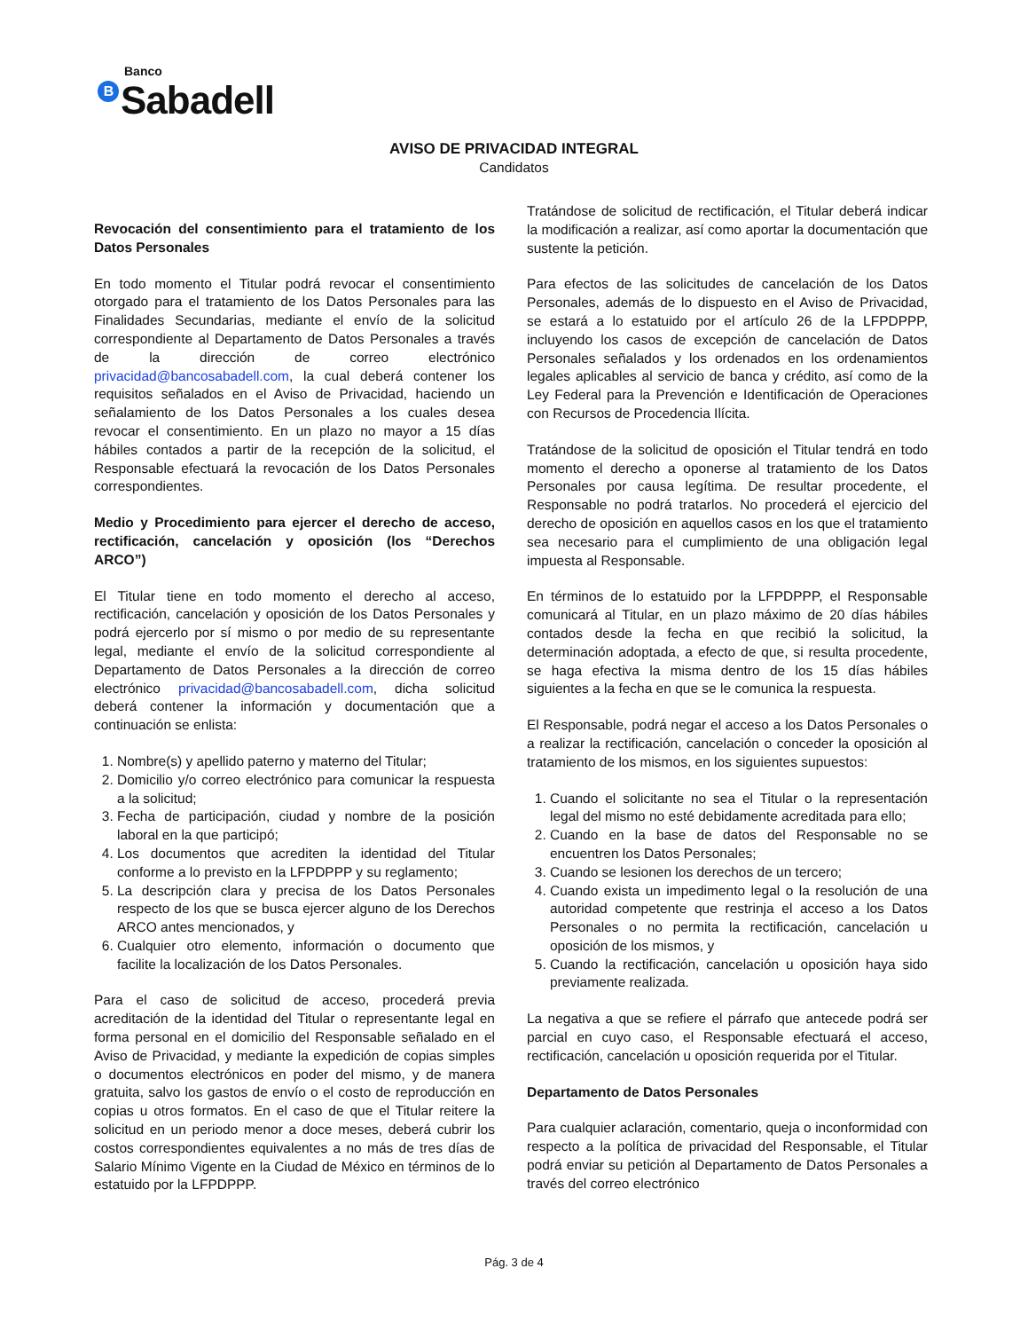Banco
B Sabadell
AVISO DE PRIVACIDAD INTEGRAL
Candidatos
Revocación del consentimiento para el tratamiento de los Datos Personales
En todo momento el Titular podrá revocar el consentimiento otorgado para el tratamiento de los Datos Personales para las Finalidades Secundarias, mediante el envío de la solicitud correspondiente al Departamento de Datos Personales a través de la dirección de correo electrónico privacidad@bancosabadell.com, la cual deberá contener los requisitos señalados en el Aviso de Privacidad, haciendo un señalamiento de los Datos Personales a los cuales desea revocar el consentimiento. En un plazo no mayor a 15 días hábiles contados a partir de la recepción de la solicitud, el Responsable efectuará la revocación de los Datos Personales correspondientes.
Medio y Procedimiento para ejercer el derecho de acceso, rectificación, cancelación y oposición (los “Derechos ARCO”)
El Titular tiene en todo momento el derecho al acceso, rectificación, cancelación y oposición de los Datos Personales y podrá ejercerlo por sí mismo o por medio de su representante legal, mediante el envío de la solicitud correspondiente al Departamento de Datos Personales a la dirección de correo electrónico privacidad@bancosabadell.com, dicha solicitud deberá contener la información y documentación que a continuación se enlista:
1. Nombre(s) y apellido paterno y materno del Titular;
2. Domicilio y/o correo electrónico para comunicar la respuesta a la solicitud;
3. Fecha de participación, ciudad y nombre de la posición laboral en la que participó;
4. Los documentos que acrediten la identidad del Titular conforme a lo previsto en la LFPDPPP y su reglamento;
5. La descripción clara y precisa de los Datos Personales respecto de los que se busca ejercer alguno de los Derechos ARCO antes mencionados, y
6. Cualquier otro elemento, información o documento que facilite la localización de los Datos Personales.
Para el caso de solicitud de acceso, procederá previa acreditación de la identidad del Titular o representante legal en forma personal en el domicilio del Responsable señalado en el Aviso de Privacidad, y mediante la expedición de copias simples o documentos electrónicos en poder del mismo, y de manera gratuita, salvo los gastos de envío o el costo de reproducción en copias u otros formatos. En el caso de que el Titular reitere la solicitud en un periodo menor a doce meses, deberá cubrir los costos correspondientes equivalentes a no más de tres días de Salario Mínimo Vigente en la Ciudad de México en términos de lo estatuido por la LFPDPPP.
Tratándose de solicitud de rectificación, el Titular deberá indicar la modificación a realizar, así como aportar la documentación que sustente la petición.
Para efectos de las solicitudes de cancelación de los Datos Personales, además de lo dispuesto en el Aviso de Privacidad, se estará a lo estatuido por el artículo 26 de la LFPDPPP, incluyendo los casos de excepción de cancelación de Datos Personales señalados y los ordenados en los ordenamientos legales aplicables al servicio de banca y crédito, así como de la Ley Federal para la Prevención e Identificación de Operaciones con Recursos de Procedencia Ilícita.
Tratándose de la solicitud de oposición el Titular tendrá en todo momento el derecho a oponerse al tratamiento de los Datos Personales por causa legítima. De resultar procedente, el Responsable no podrá tratarlos. No procederá el ejercicio del derecho de oposición en aquellos casos en los que el tratamiento sea necesario para el cumplimiento de una obligación legal impuesta al Responsable.
En términos de lo estatuido por la LFPDPPP, el Responsable comunicará al Titular, en un plazo máximo de 20 días hábiles contados desde la fecha en que recibió la solicitud, la determinación adoptada, a efecto de que, si resulta procedente, se haga efectiva la misma dentro de los 15 días hábiles siguientes a la fecha en que se le comunica la respuesta.
El Responsable, podrá negar el acceso a los Datos Personales o a realizar la rectificación, cancelación o conceder la oposición al tratamiento de los mismos, en los siguientes supuestos:
1. Cuando el solicitante no sea el Titular o la representación legal del mismo no esté debidamente acreditada para ello;
2. Cuando en la base de datos del Responsable no se encuentren los Datos Personales;
3. Cuando se lesionen los derechos de un tercero;
4. Cuando exista un impedimento legal o la resolución de una autoridad competente que restrinja el acceso a los Datos Personales o no permita la rectificación, cancelación u oposición de los mismos, y
5. Cuando la rectificación, cancelación u oposición haya sido previamente realizada.
La negativa a que se refiere el párrafo que antecede podrá ser parcial en cuyo caso, el Responsable efectuará el acceso, rectificación, cancelación u oposición requerida por el Titular.
Departamento de Datos Personales
Para cualquier aclaración, comentario, queja o inconformidad con respecto a la política de privacidad del Responsable, el Titular podrá enviar su petición al Departamento de Datos Personales a través del correo electrónico
Pág. 3 de 4